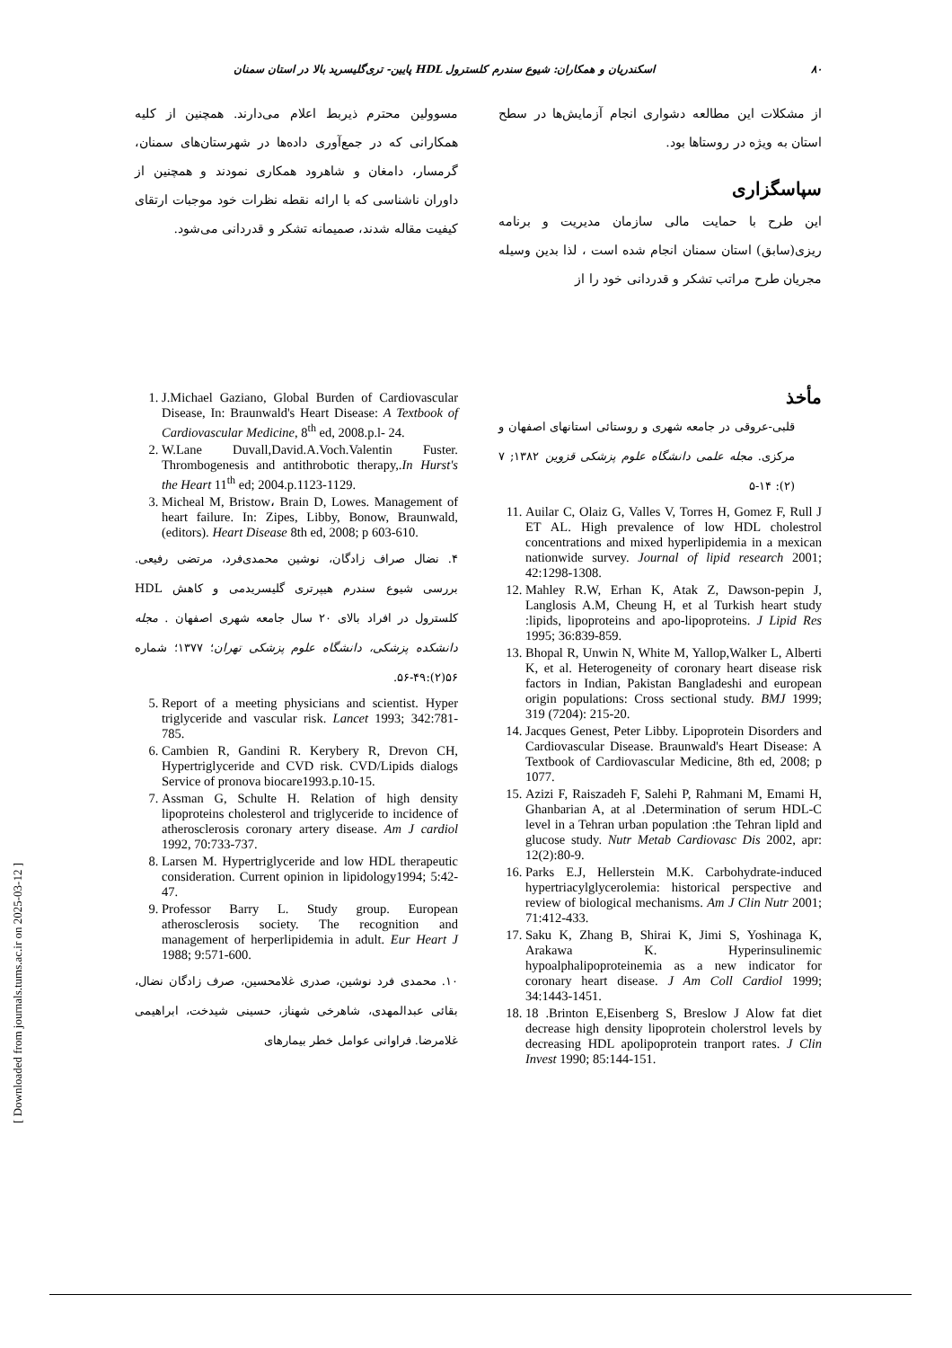۸۰ اسکندریان و همکاران: شیوع سندرم کلسترول HDL پایین- تری‌گلیسرید بالا در استان سمنان
از مشکلات این مطالعه دشواری انجام آزمایش‌ها در سطح استان به ویژه در روستاها بود.
سپاسگزاری
این طرح با حمایت مالی سازمان مدیریت و برنامه ریزی(سابق) استان سمنان انجام شده است ، لذا بدین وسیله مجریان طرح مراتب تشکر و قدردانی خود را از
مسوولین محترم ذیربط اعلام می‌دارند. همچنین از کلیه همکارانی که در جمع‌آوری داده‌ها در شهرستان‌های سمنان، گرمسار، دامغان و شاهرود همکاری نمودند و همچنین از داوران ناشناسی که با ارائه نقطه نظرات خود موجبات ارتقای کیفیت مقاله شدند، صمیمانه تشکر و قدردانی می‌شود.
مأخذ
قلبی-عروقی در جامعه شهری و روستائی استانهای اصفهان و مرکزی. مجله علمی دانشگاه علوم پزشکی قزوین ۱۳۸۲; ۷ (۲): ۱۴-۵
11. Auilar C, Olaiz G, Valles V, Torres H, Gomez F, Rull J ET AL. High prevalence of low HDL cholestrol concentrations and mixed hyperlipidemia in a mexican nationwide survey. Journal of lipid research 2001; 42:1298-1308.
12. Mahley R.W, Erhan K, Atak Z, Dawson-pepin J, Langlosis A.M, Cheung H, et al Turkish heart study :lipids, lipoproteins and apo-lipoproteins. J Lipid Res 1995; 36:839-859.
13. Bhopal R, Unwin N, White M, Yallop,Walker L, Alberti K, et al. Heterogeneity of coronary heart disease risk factors in Indian, Pakistan Bangladeshi and european origin populations: Cross sectional study. BMJ 1999; 319 (7204): 215-20.
14. Jacques Genest, Peter Libby. Lipoprotein Disorders and Cardiovascular Disease. Braunwald's Heart Disease: A Textbook of Cardiovascular Medicine, 8th ed, 2008; p 1077.
15. Azizi F, Raiszadeh F, Salehi P, Rahmani M, Emami H, Ghanbarian A, at al .Determination of serum HDL-C level in a Tehran urban population :the Tehran lipld and glucose study. Nutr Metab Cardiovasc Dis 2002, apr: 12(2):80-9.
16. Parks E.J, Hellerstein M.K. Carbohydrate-induced hypertriacylglycerolemia: historical perspective and review of biological mechanisms. Am J Clin Nutr 2001; 71:412-433.
17. Saku K, Zhang B, Shirai K, Jimi S, Yoshinaga K, Arakawa K. Hyperinsulinemic hypoalphalipoproteinemia as a new indicator for coronary heart disease. J Am Coll Cardiol 1999; 34:1443-1451.
18. 18 .Brinton E,Eisenberg S, Breslow J Alow fat diet decrease high density lipoprotein cholerstrol levels by decreasing HDL apolipoprotein tranport rates. J Clin Invest 1990; 85:144-151.
1. J.Michael Gaziano, Global Burden of Cardiovascular Disease, In: Braunwald's Heart Disease: A Textbook of Cardiovascular Medicine, 8<sup>th</sup> ed, 2008.p.l- 24.
2. W.Lane Duvall,David.A.Voch.Valentin Fuster. Thrombogenesis and antithrobotic therapy,.In Hurst's the Heart 11<sup>th</sup> ed; 2004.p.1123-1129.
3. Micheal M, Bristow، Brain D, Lowes. Management of heart failure. In: Zipes, Libby, Bonow, Braunwald, (editors). Heart Disease 8th ed, 2008; p 603-610.
۴. نضال صراف زادگان، نوشین محمدی‌فرد، مرتضی رفیعی. بررسی شیوع سندرم هیپرتری گلیسریدمی و کاهش HDL کلسترول در افراد بالای ۲۰ سال جامعه شهری اصفهان . مجله دانشکده پزشکی، دانشگاه علوم پزشکی تهران؛ ۱۳۷۷؛ شماره ۵۶(۲):۴۹-۵۶.
5. Report of a meeting physicians and scientist. Hyper triglyceride and vascular risk. Lancet 1993; 342:781-785.
6. Cambien R, Gandini R. Kerybery R, Drevon CH, Hypertriglyceride and CVD risk. CVD/Lipids dialogs Service of pronova biocare1993.p.10-15.
7. Assman G, Schulte H. Relation of high density lipoproteins cholesterol and triglyceride to incidence of atherosclerosis coronary artery disease. Am J cardiol 1992, 70:733-737.
8. Larsen M. Hypertriglyceride and low HDL therapeutic consideration. Current opinion in lipidology1994; 5:42-47.
9. Professor Barry L. Study group. European atherosclerosis society. The recognition and management of herperlipidemia in adult. Eur Heart J 1988; 9:571-600.
۱۰. محمدی فرد نوشین، صدری غلامحسین، صرف زادگان نضال، بقائی عبدالمهدی، شاهرخی شهناز، حسینی شیدخت، ابراهیمی غلامرضا. فراوانی عوامل خطر بیمارهای
[ Downloaded from journals.tums.ac.ir on 2025-03-12 ]